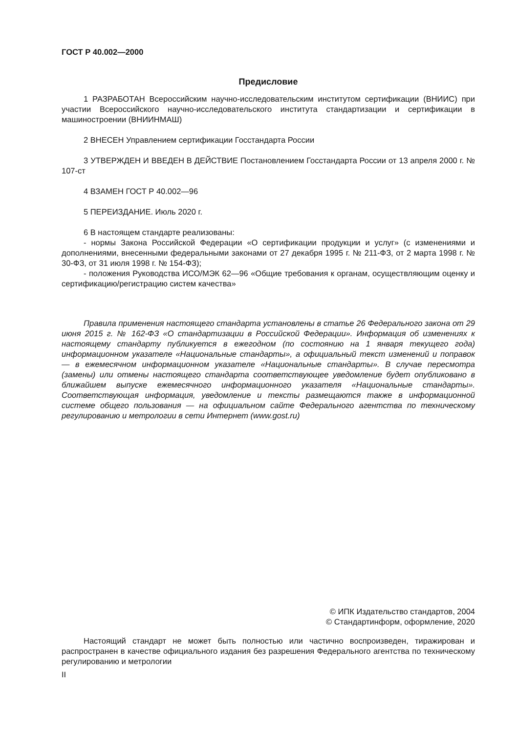ГОСТ Р 40.002—2000
Предисловие
1 РАЗРАБОТАН Всероссийским научно-исследовательским институтом сертификации (ВНИИС) при участии Всероссийского научно-исследовательского института стандартизации и сертификации в машиностроении (ВНИИНМАШ)
2 ВНЕСЕН Управлением сертификации Госстандарта России
3 УТВЕРЖДЕН И ВВЕДЕН В ДЕЙСТВИЕ Постановлением Госстандарта России от 13 апреля 2000 г. № 107-ст
4 ВЗАМЕН ГОСТ Р 40.002—96
5 ПЕРЕИЗДАНИЕ. Июль 2020 г.
6 В настоящем стандарте реализованы:
- нормы Закона Российской Федерации «О сертификации продукции и услуг» (с изменениями и дополнениями, внесенными федеральными законами от 27 декабря 1995 г. № 211-ФЗ, от 2 марта 1998 г. № 30-ФЗ, от 31 июля 1998 г. № 154-ФЗ);
- положения Руководства ИСО/МЭК 62—96 «Общие требования к органам, осуществляющим оценку и сертификацию/регистрацию систем качества»
Правила применения настоящего стандарта установлены в статье 26 Федерального закона от 29 июня 2015 г. № 162-ФЗ «О стандартизации в Российской Федерации». Информация об изменениях к настоящему стандарту публикуется в ежегодном (по состоянию на 1 января текущего года) информационном указателе «Национальные стандарты», а официальный текст изменений и поправок — в ежемесячном информационном указателе «Национальные стандарты». В случае пересмотра (замены) или отмены настоящего стандарта соответствующее уведомление будет опубликовано в ближайшем выпуске ежемесячного информационного указателя «Национальные стандарты». Соответствующая информация, уведомление и тексты размещаются также в информационной системе общего пользования — на официальном сайте Федерального агентства по техническому регулированию и метрологии в сети Интернет (www.gost.ru)
© ИПК Издательство стандартов, 2004
© Стандартинформ, оформление, 2020
Настоящий стандарт не может быть полностью или частично воспроизведен, тиражирован и распространен в качестве официального издания без разрешения Федерального агентства по техническому регулированию и метрологии
II